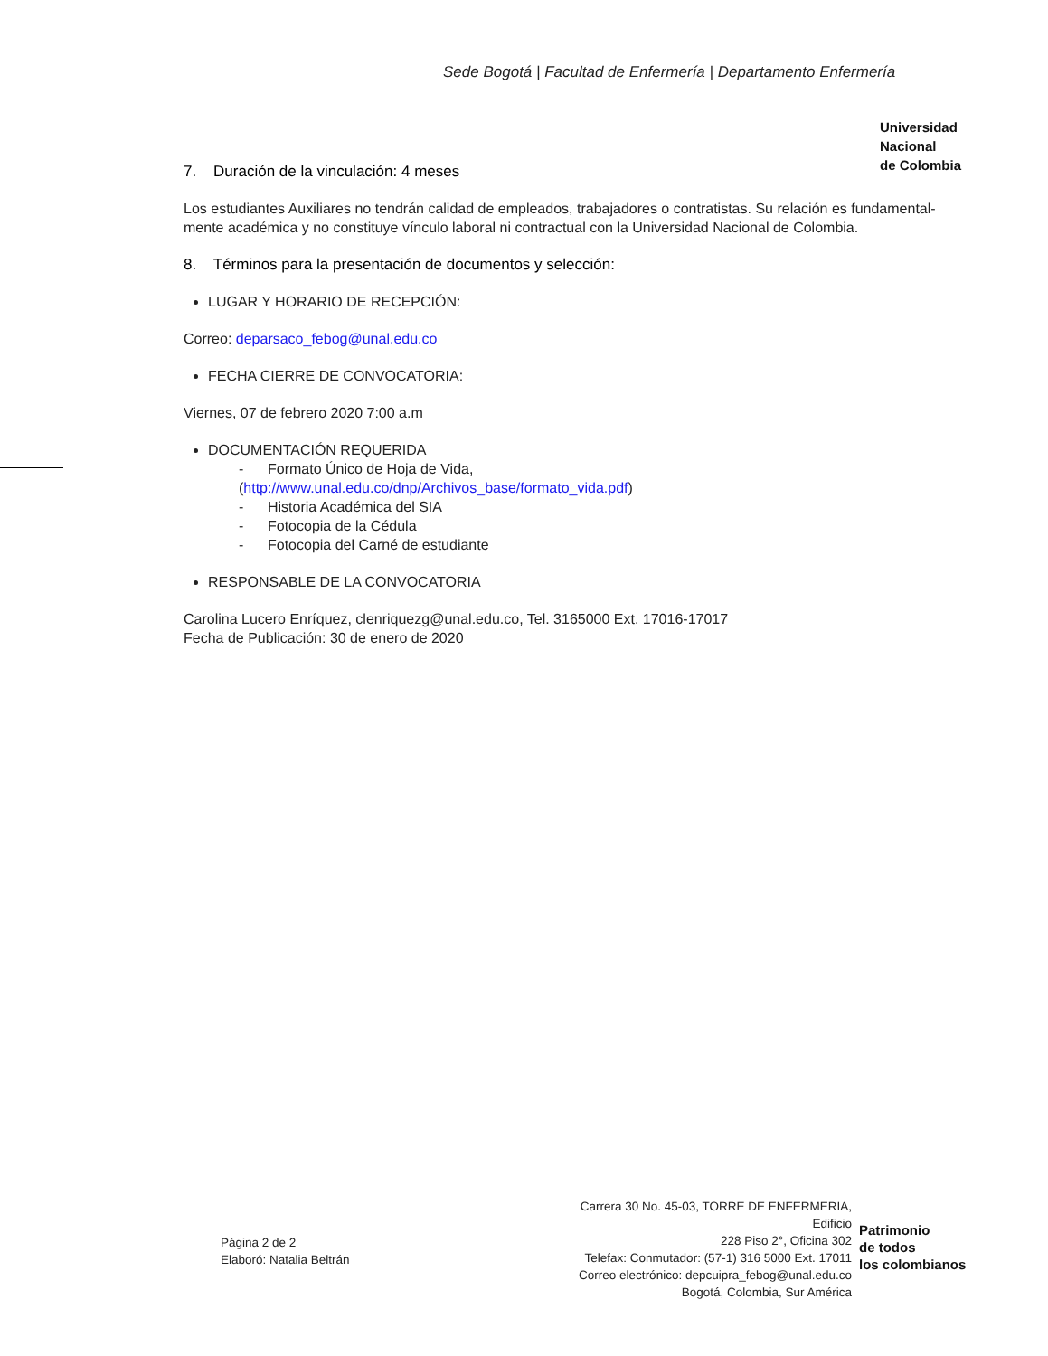Sede Bogotá | Facultad de Enfermería | Departamento Enfermería
Universidad
Nacional
de Colombia
7. Duración de la vinculación: 4 meses
Los estudiantes Auxiliares no tendrán calidad de empleados, trabajadores o contratistas. Su relación es fundamental-mente académica y no constituye vínculo laboral ni contractual con la Universidad Nacional de Colombia.
8. Términos para la presentación de documentos y selección:
LUGAR Y HORARIO DE RECEPCIÓN:
Correo: deparsaco_febog@unal.edu.co
FECHA CIERRE DE CONVOCATORIA:
Viernes, 07 de febrero 2020 7:00 a.m
DOCUMENTACIÓN REQUERIDA
- Formato Único de Hoja de Vida,
(http://www.unal.edu.co/dnp/Archivos_base/formato_vida.pdf)
- Historia Académica del SIA
- Fotocopia de la Cédula
- Fotocopia del Carné de estudiante
RESPONSABLE DE LA CONVOCATORIA
Carolina Lucero Enríquez, clenriquezg@unal.edu.co, Tel. 3165000 Ext. 17016-17017
Fecha de Publicación: 30 de enero de 2020
Página 2 de 2
Elaboró: Natalia Beltrán
Carrera 30 No. 45-03, TORRE DE ENFERMERIA, Edificio
228 Piso 2°, Oficina 302
Telefax: Conmutador: (57-1) 316 5000 Ext. 17011
Correo electrónico: depcuipra_febog@unal.edu.co
Bogotá, Colombia, Sur América
Patrimonio
de todos
los colombianos